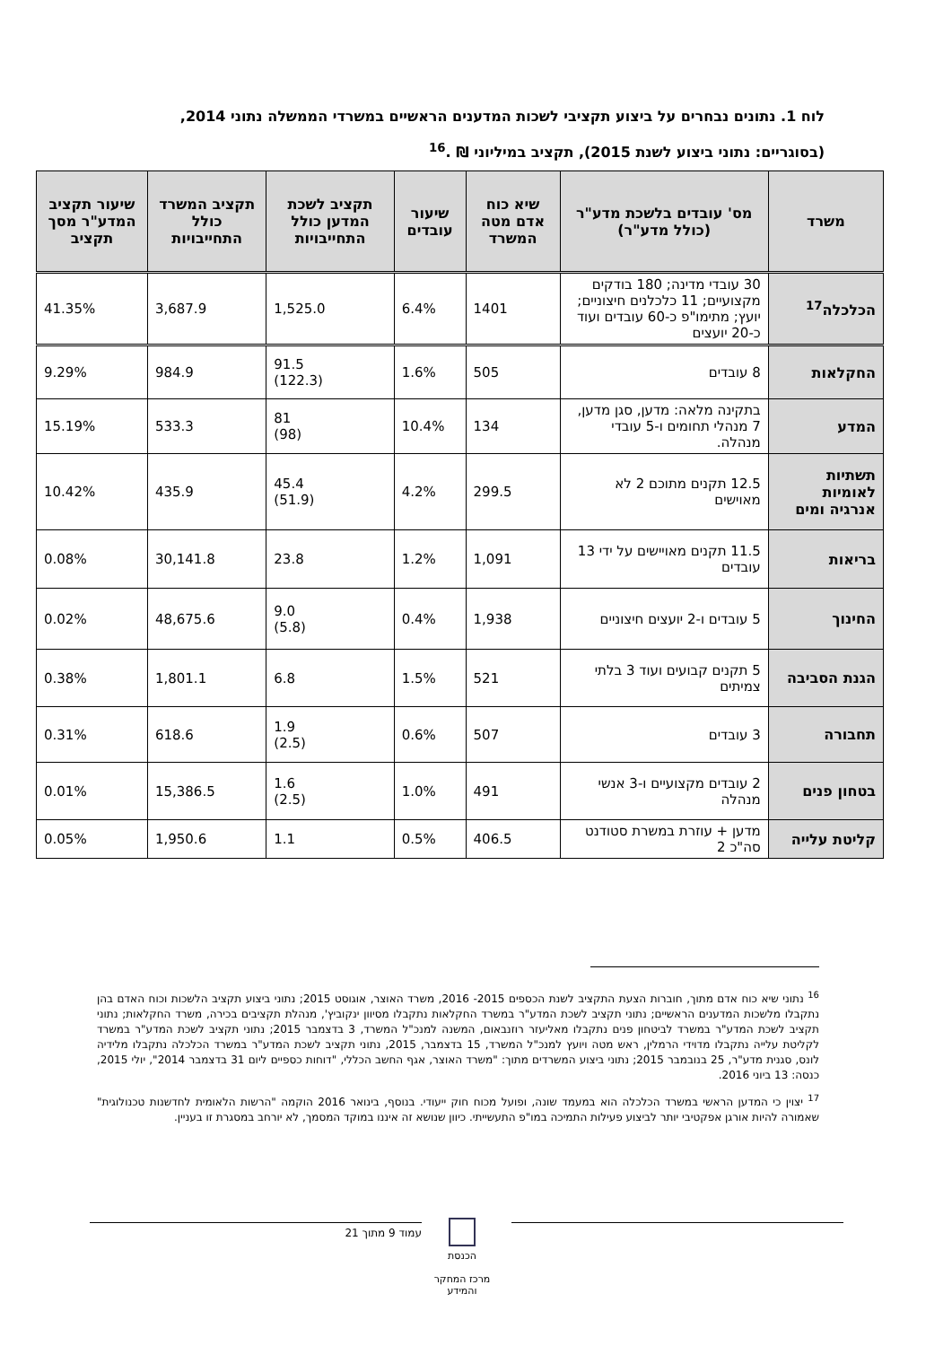לוח 1. נתונים נבחרים על ביצוע תקציבי לשכות המדענים הראשיים במשרדי הממשלה נתוני 2014,
(בסוגריים: נתוני ביצוע לשנת 2015), תקציב במיליוני ₪ .<sup>16</sup>
| משרד | מס' עובדים בלשכת מדע"ר (כולל מדע"ר) | שיא כוח אדם מטה המשרד | שיעור עובדים | תקציב לשכת המדען כולל התחייבויות | תקציב המשרד כולל התחייבויות | שיעור תקציב המדע"ר מסך תקציב |
| --- | --- | --- | --- | --- | --- | --- |
| הכלכלה<sup>17</sup> | 30 עובדי מדינה; 180 בודקים מקצועיים; 11 כלכלנים חיצוניים; יועץ; מתימו"פ כ-60 עובדים ועוד כ-20 יועצים | 1401 | 6.4% | 1,525.0 | 3,687.9 | 41.35% |
| החקלאות | 8 עובדים | 505 | 1.6% | 91.5 (122.3) | 984.9 | 9.29% |
| המדע | בתקינה מלאה: מדען, סגן מדען, 7 מנהלי תחומים ו-5 עובדי מנהלה. | 134 | 10.4% | 81 (98) | 533.3 | 15.19% |
| תשתיות לאומיות אנרגיה ומים | 12.5 תקנים מתוכם 2 לא מאוישים | 299.5 | 4.2% | 45.4 (51.9) | 435.9 | 10.42% |
| בריאות | 11.5 תקנים מאויישים על ידי 13 עובדים | 1,091 | 1.2% | 23.8 | 30,141.8 | 0.08% |
| החינוך | 5 עובדים ו-2 יועצים חיצוניים | 1,938 | 0.4% | 9.0 (5.8) | 48,675.6 | 0.02% |
| הגנת הסביבה | 5 תקנים קבועים ועוד 3 בלתי צמיתים | 521 | 1.5% | 6.8 | 1,801.1 | 0.38% |
| תחבורה | 3 עובדים | 507 | 0.6% | 1.9 (2.5) | 618.6 | 0.31% |
| בטחון פנים | 2 עובדים מקצועיים ו-3 אנשי מנהלה | 491 | 1.0% | 1.6 (2.5) | 15,386.5 | 0.01% |
| קליטת עלייה | מדען + עוזרת במשרת סטודנט סה"כ 2 | 406.5 | 0.5% | 1.1 | 1,950.6 | 0.05% |
<sup>16</sup> נתוני שיא כוח אדם מתוך, חוברות הצעת התקציב לשנת הכספים 2015- 2016, משרד האוצר, אוגוסט 2015; נתוני ביצוע תקציב הלשכות וכוח האדם בהן נתקבלו מלשכות המדענים הראשיים; נתוני תקציב לשכת המדע"ר במשרד החקלאות נתקבלו מסיוון ינקוביץ', מנהלת תקציבים בכירה, משרד החקלאות; נתוני תקציב לשכת המדע"ר במשרד לביטחון פנים נתקבלו מאליעזר רוזנבאום, המשנה למנכ"ל המשרד, 3 בדצמבר 2015; נתוני תקציב לשכת המדע"ר במשרד לקליטת עלייה נתקבלו מדוידי הרמלין, ראש מטה ויועץ למנכ"ל המשרד, 15 בדצמבר, 2015, נתוני תקציב לשכת המדע"ר במשרד הכלכלה נתקבלו מלידיה לונס, סגנית מדע"ר, 25 בנובמבר 2015; נתוני ביצוע המשרדים מתוך: "משרד האוצר, אגף החשב הכללי, "דוחות כספיים ליום 31 בדצמבר 2014", יולי 2015, כנסה: 13 ביוני 2016.
<sup>17</sup> יצוין כי המדען הראשי במשרד הכלכלה הוא במעמד שונה, ופועל מכוח חוק ייעודי. בנוסף, בינואר 2016 הוקמה "הרשות הלאומית לחדשנות טכנולוגית" שאמורה להיות אורגן אפקטיבי יותר לביצוע פעילות התמיכה במו"פ התעשייתי. כיוון שנושא זה איננו במוקד המסמך, לא יורחב במסגרת זו בעניין.
עמוד 9 מתוך 21
הכנסת
מרכז המחקר והמידע